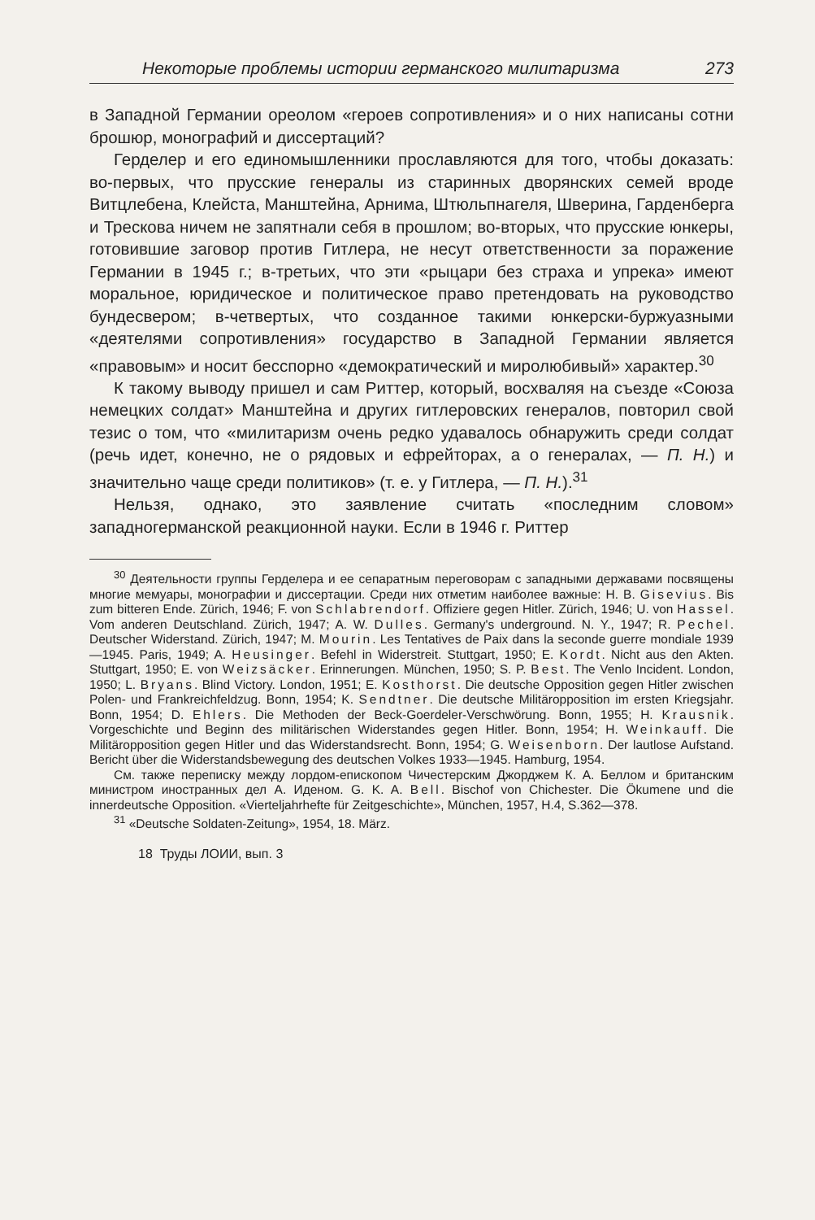Некоторые проблемы истории германского милитаризма 273
в Западной Германии ореолом «героев сопротивления» и о них написаны сотни брошюр, монографий и диссертаций?
Герделер и его единомышленники прославляются для того, чтобы доказать: во-первых, что прусские генералы из старинных дворянских семей вроде Витцлебена, Клейста, Манштейна, Арнима, Штюльпнагеля, Шверина, Гарденберга и Трескова ничем не запятнали себя в прошлом; во-вторых, что прусские юнкеры, готовившие заговор против Гитлера, не несут ответственности за поражение Германии в 1945 г.; в-третьих, что эти «рыцари без страха и упрека» имеют моральное, юридическое и политическое право претендовать на руководство бундесвером; в-четвертых, что созданное такими юнкерски-буржуазными «деятелями сопротивления» государство в Западной Германии является «правовым» и носит бесспорно «демократический и миролюбивый» характер.<sup>30</sup>
К такому выводу пришел и сам Риттер, который, восхваляя на съезде «Союза немецких солдат» Манштейна и других гитлеровских генералов, повторил свой тезис о том, что «милитаризм очень редко удавалось обнаружить среди солдат (речь идет, конечно, не о рядовых и ефрейторах, а о генералах, — П. Н.) и значительно чаще среди политиков» (т. е. у Гитлера, — П. Н.).<sup>31</sup>
Нельзя, однако, это заявление считать «последним словом» западногерманской реакционной науки. Если в 1946 г. Риттер
<sup>30</sup> Деятельности группы Герделера и ее сепаратным переговорам с западными державами посвящены многие мемуары, монографии и диссертации. Среди них отметим наиболее важные: H. B. Gisevius. Bis zum bitteren Ende. Zürich, 1946; F. von Schlabrendorf. Offiziere gegen Hitler. Zürich, 1946; U. von Hassel. Vom anderen Deutschland. Zürich, 1947; A. W. Dulles. Germany's underground. N. Y., 1947; R. Pechel. Deutscher Widerstand. Zürich, 1947; M. Mourin. Les Tentatives de Paix dans la seconde guerre mondiale 1939—1945. Paris, 1949; A. Heusinger. Befehl in Widerstreit. Stuttgart, 1950; E. Kordt. Nicht aus den Akten. Stuttgart, 1950; E. von Weizsäcker. Erinnerungen. München, 1950; S. P. Best. The Venlo Incident. London, 1950; L. Bryans. Blind Victory. London, 1951; E. Kosthorst. Die deutsche Opposition gegen Hitler zwischen Polen- und Frankreichfeldzug. Bonn, 1954; K. Sendtner. Die deutsche Militäropposition im ersten Kriegsjahr. Bonn, 1954; D. Ehlers. Die Methoden der Beck-Goerdeler-Verschwörung. Bonn, 1955; H. Krausnik. Vorgeschichte und Beginn des militärischen Widerstandes gegen Hitler. Bonn, 1954; H. Weinkauff. Die Militäropposition gegen Hitler und das Widerstandsrecht. Bonn, 1954; G. Weisenborn. Der lautlose Aufstand. Bericht über die Widerstandsbewegung des deutschen Volkes 1933—1945. Hamburg, 1954.
См. также переписку между лордом-епископом Чичестерским Джорджем К. А. Беллом и британским министром иностранных дел А. Иденом. G. K. A. Bell. Bischof von Chichester. Die Ökumene und die innerdeutsche Opposition. «Vierteljahrhefte für Zeitgeschichte», München, 1957, H.4, S.362—378.
<sup>31</sup> «Deutsche Soldaten-Zeitung», 1954, 18. März.
18 Труды ЛОИИ, вып. 3